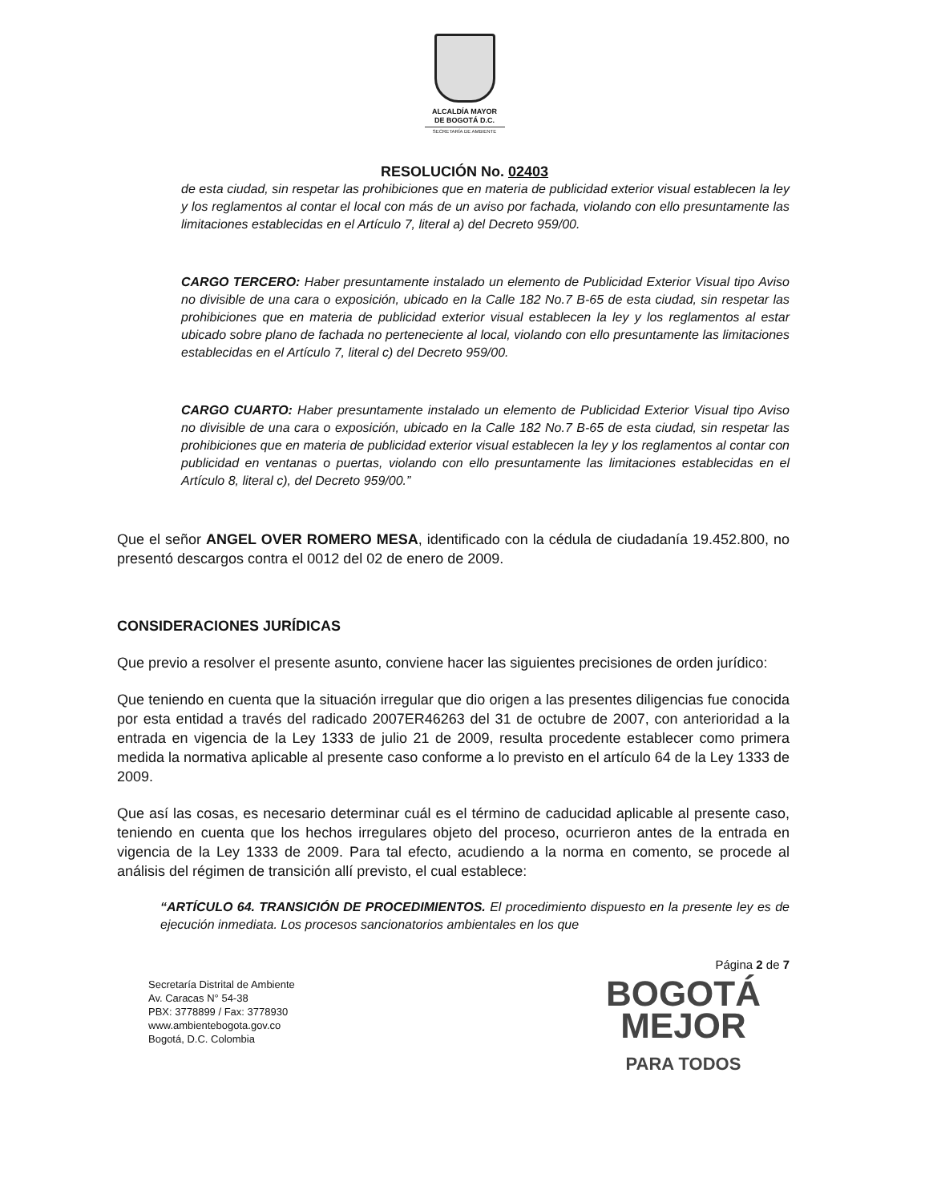ALCALDÍA MAYOR
DE BOGOTÁ D.C.
SECRETARÍA DE AMBIENTE
RESOLUCIÓN No. 02403
de esta ciudad, sin respetar las prohibiciones que en materia de publicidad exterior visual establecen la ley y los reglamentos al contar el local con más de un aviso por fachada, violando con ello presuntamente las limitaciones establecidas en el Artículo 7, literal a) del Decreto 959/00.
CARGO TERCERO: Haber presuntamente instalado un elemento de Publicidad Exterior Visual tipo Aviso no divisible de una cara o exposición, ubicado en la Calle 182 No.7 B-65 de esta ciudad, sin respetar las prohibiciones que en materia de publicidad exterior visual establecen la ley y los reglamentos al estar ubicado sobre plano de fachada no perteneciente al local, violando con ello presuntamente las limitaciones establecidas en el Artículo 7, literal c) del Decreto 959/00.
CARGO CUARTO: Haber presuntamente instalado un elemento de Publicidad Exterior Visual tipo Aviso no divisible de una cara o exposición, ubicado en la Calle 182 No.7 B-65 de esta ciudad, sin respetar las prohibiciones que en materia de publicidad exterior visual establecen la ley y los reglamentos al contar con publicidad en ventanas o puertas, violando con ello presuntamente las limitaciones establecidas en el Artículo 8, literal c), del Decreto 959/00.”
Que el señor ANGEL OVER ROMERO MESA, identificado con la cédula de ciudadanía 19.452.800, no presentó descargos contra el 0012 del 02 de enero de 2009.
CONSIDERACIONES JURÍDICAS
Que previo a resolver el presente asunto, conviene hacer las siguientes precisiones de orden jurídico:
Que teniendo en cuenta que la situación irregular que dio origen a las presentes diligencias fue conocida por esta entidad a través del radicado 2007ER46263 del 31 de octubre de 2007, con anterioridad a la entrada en vigencia de la Ley 1333 de julio 21 de 2009, resulta procedente establecer como primera medida la normativa aplicable al presente caso conforme a lo previsto en el artículo 64 de la Ley 1333 de 2009.
Que así las cosas, es necesario determinar cuál es el término de caducidad aplicable al presente caso, teniendo en cuenta que los hechos irregulares objeto del proceso, ocurrieron antes de la entrada en vigencia de la Ley 1333 de 2009. Para tal efecto, acudiendo a la norma en comento, se procede al análisis del régimen de transición allí previsto, el cual establece:
“ARTÍCULO 64. TRANSICIÓN DE PROCEDIMIENTOS. El procedimiento dispuesto en la presente ley es de ejecución inmediata. Los procesos sancionatorios ambientales en los que
Página 2 de 7
Secretaría Distrital de Ambiente
Av. Caracas N° 54-38
PBX: 3778899 / Fax: 3778930
www.ambientebogota.gov.co
Bogotá, D.C. Colombia
BOGOTÁ
MEJOR
PARA TODOS